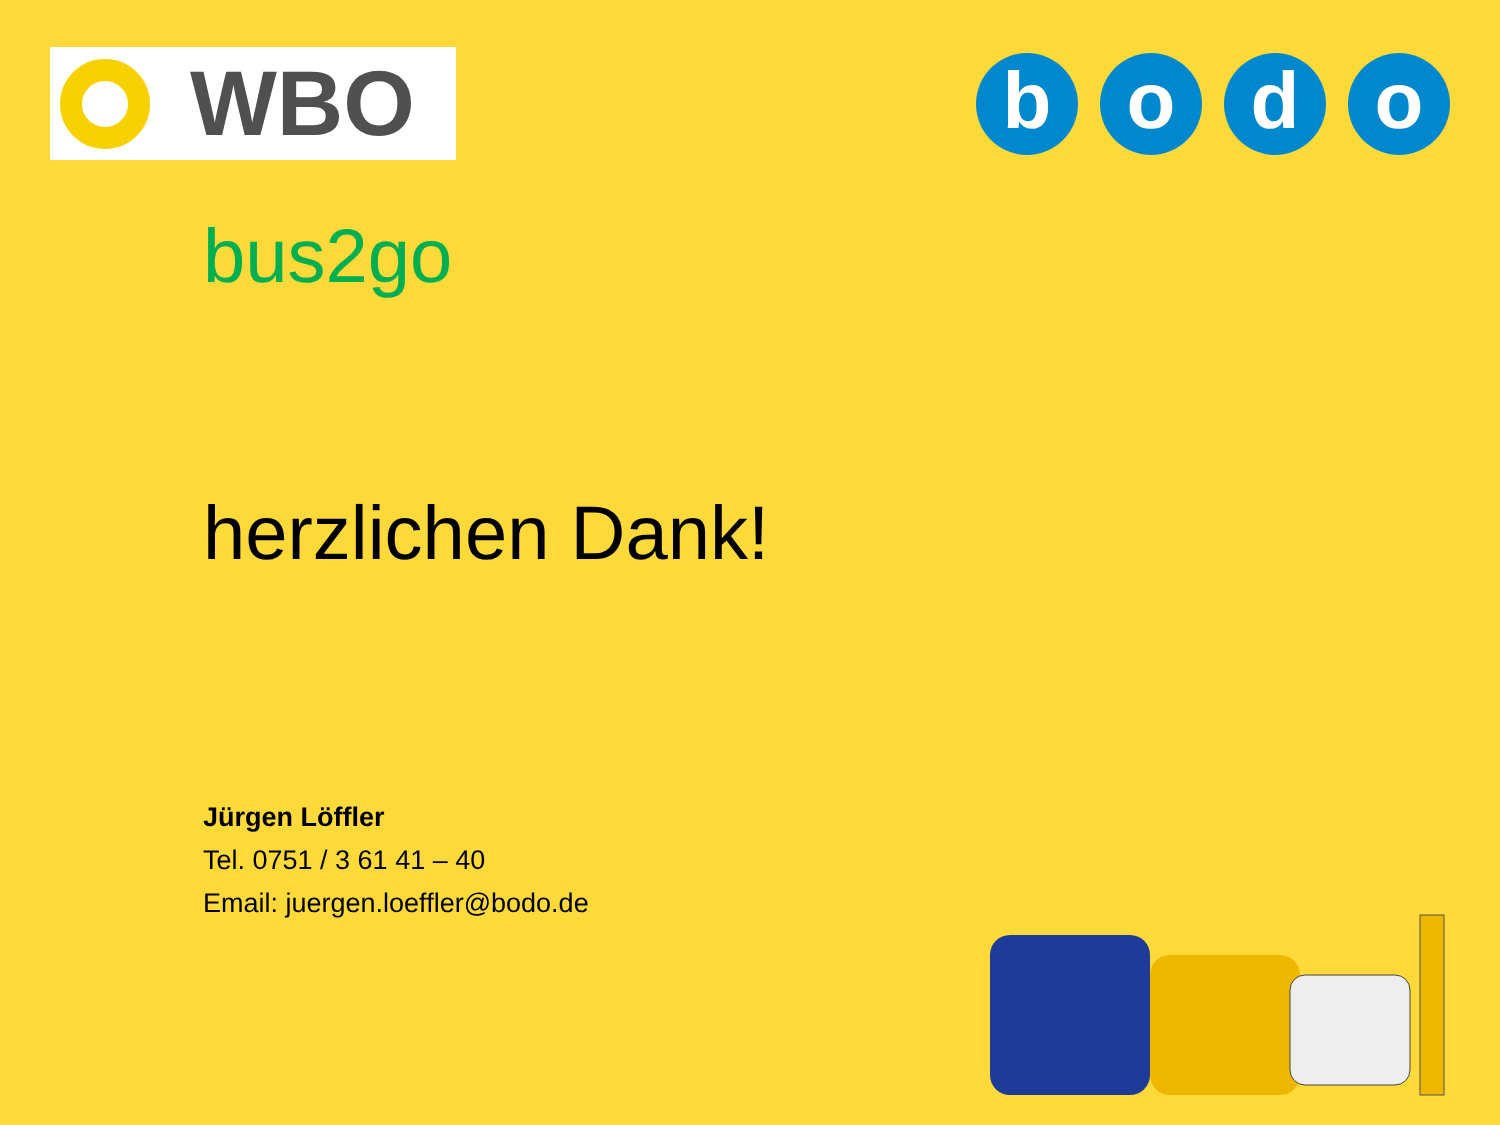WBO
b o d o
bus2go
herzlichen Dank!
Jürgen Löffler
Tel. 0751 / 3 61 41 – 40
Email: juergen.loeffler@bodo.de